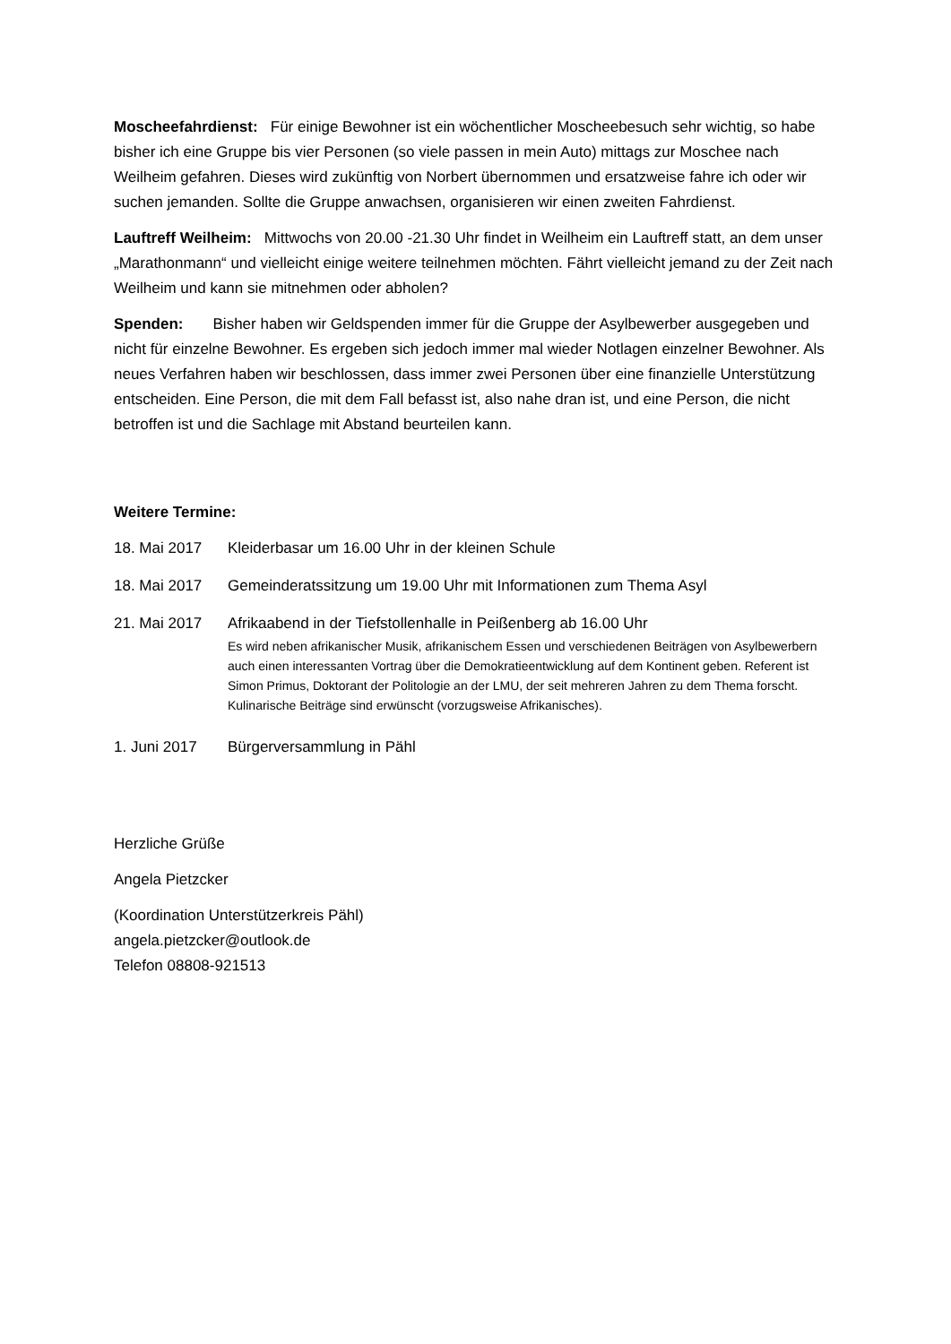Moscheefahrdienst: Für einige Bewohner ist ein wöchentlicher Moscheebesuch sehr wichtig, so habe bisher ich eine Gruppe bis vier Personen (so viele passen in mein Auto) mittags zur Moschee nach Weilheim gefahren. Dieses wird zukünftig von Norbert übernommen und ersatzweise fahre ich oder wir suchen jemanden. Sollte die Gruppe anwachsen, organisieren wir einen zweiten Fahrdienst.
Lauftreff Weilheim: Mittwochs von 20.00 -21.30 Uhr findet in Weilheim ein Lauftreff statt, an dem unser „Marathonmann“ und vielleicht einige weitere teilnehmen möchten. Fährt vielleicht jemand zu der Zeit nach Weilheim und kann sie mitnehmen oder abholen?
Spenden: Bisher haben wir Geldspenden immer für die Gruppe der Asylbewerber ausgegeben und nicht für einzelne Bewohner. Es ergeben sich jedoch immer mal wieder Notlagen einzelner Bewohner. Als neues Verfahren haben wir beschlossen, dass immer zwei Personen über eine finanzielle Unterstützung entscheiden. Eine Person, die mit dem Fall befasst ist, also nahe dran ist, und eine Person, die nicht betroffen ist und die Sachlage mit Abstand beurteilen kann.
Weitere Termine:
18. Mai 2017 Kleiderbasar um 16.00 Uhr in der kleinen Schule
18. Mai 2017 Gemeinderatssitzung um 19.00 Uhr mit Informationen zum Thema Asyl
21. Mai 2017 Afrikaabend in der Tiefstollenhalle in Peißenberg ab 16.00 Uhr
Es wird neben afrikanischer Musik, afrikanischem Essen und verschiedenen Beiträgen von Asylbewerbern auch einen interessanten Vortrag über die Demokratieentwicklung auf dem Kontinent geben. Referent ist Simon Primus, Doktorant der Politologie an der LMU, der seit mehreren Jahren zu dem Thema forscht. Kulinarische Beiträge sind erwünscht (vorzugsweise Afrikanisches).
1. Juni 2017 Bürgerversammlung in Pähl
Herzliche Grüße
Angela Pietzcker
(Koordination Unterstützerkreis Pähl)
angela.pietzcker@outlook.de
Telefon 08808-921513